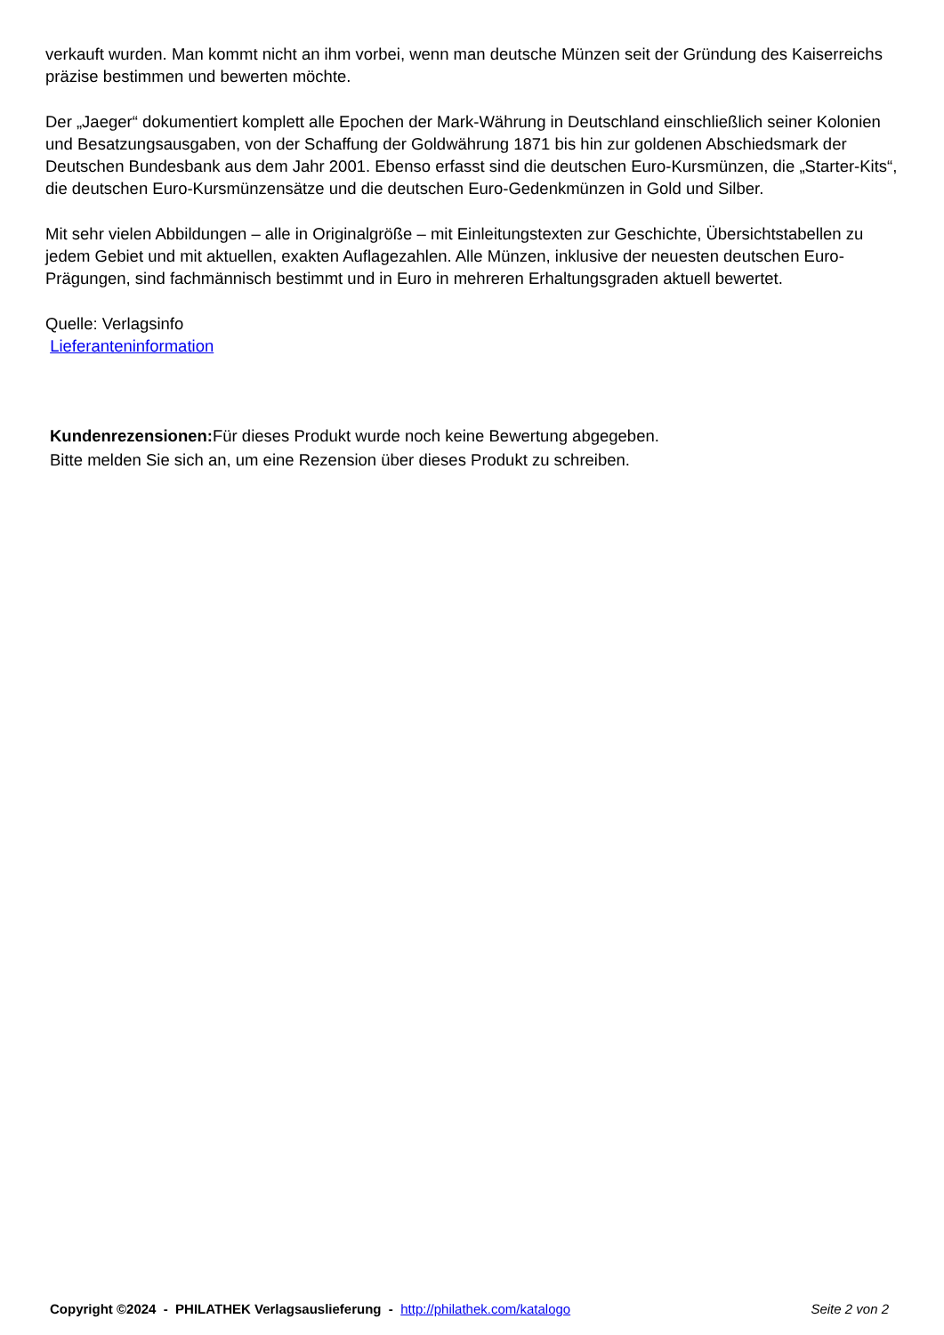verkauft wurden. Man kommt nicht an ihm vorbei, wenn man deutsche Münzen seit der Gründung des Kaiserreichs präzise bestimmen und bewerten möchte.
Der „Jaeger“ dokumentiert komplett alle Epochen der Mark-Währung in Deutschland einschließlich seiner Kolonien und Besatzungsausgaben, von der Schaffung der Goldwährung 1871 bis hin zur goldenen Abschiedsmark der Deutschen Bundesbank aus dem Jahr 2001. Ebenso erfasst sind die deutschen Euro-Kursmünzen, die „Starter-Kits“, die deutschen Euro-Kursmünzensätze und die deutschen Euro-Gedenkmünzen in Gold und Silber.
Mit sehr vielen Abbildungen – alle in Originalgröße – mit Einleitungstexten zur Geschichte, Übersichtstabellen zu jedem Gebiet und mit aktuellen, exakten Auflagezahlen. Alle Münzen, inklusive der neuesten deutschen Euro-Prägungen, sind fachmännisch bestimmt und in Euro in mehreren Erhaltungsgraden aktuell bewertet.
Quelle: Verlagsinfo
Lieferanteninformation
Kundenrezensionen: Für dieses Produkt wurde noch keine Bewertung abgegeben.
Bitte melden Sie sich an, um eine Rezension über dieses Produkt zu schreiben.
Copyright ©2024 - PHILATHEK Verlagsauslieferung - http://philathek.com/katalogo Seite 2 von 2